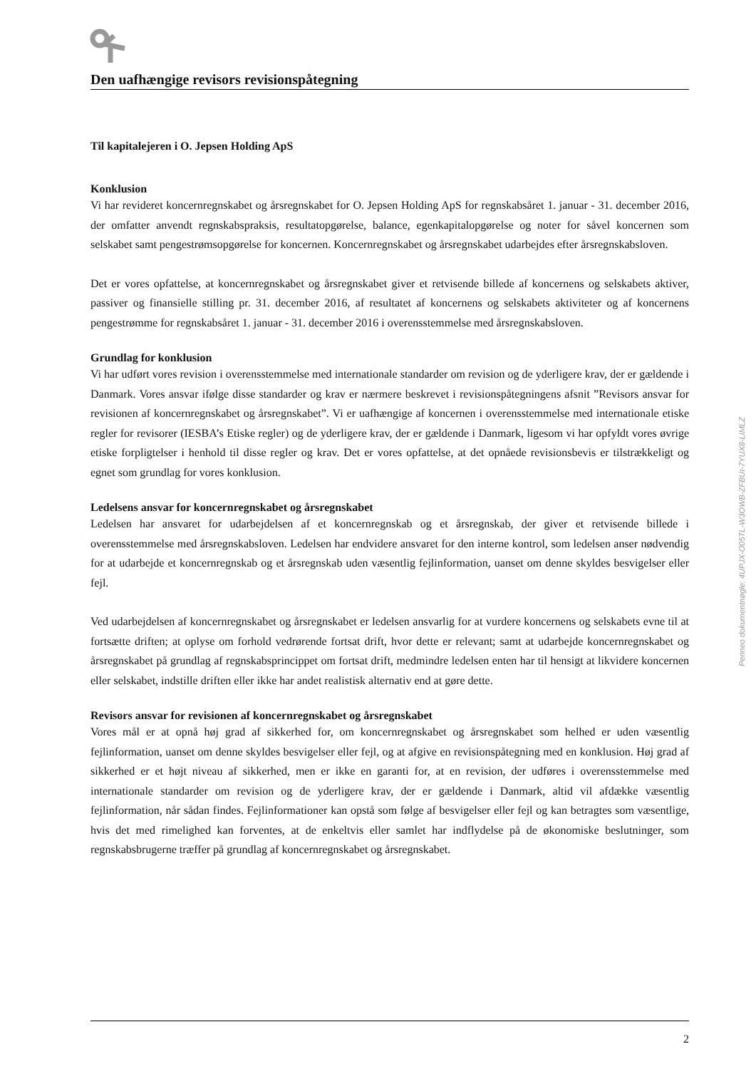Den uafhængige revisors revisionspåtegning
Til kapitalejeren i O. Jepsen Holding ApS
Konklusion
Vi har revideret koncernregnskabet og årsregnskabet for O. Jepsen Holding ApS for regnskabsåret 1. januar - 31. december 2016, der omfatter anvendt regnskabspraksis, resultatopgørelse, balance, egenkapitalopgørelse og noter for såvel koncernen som selskabet samt pengestrømsopgørelse for koncernen. Koncernregnskabet og årsregnskabet udarbejdes efter årsregnskabsloven.
Det er vores opfattelse, at koncernregnskabet og årsregnskabet giver et retvisende billede af koncernens og selskabets aktiver, passiver og finansielle stilling pr. 31. december 2016, af resultatet af koncernens og selskabets aktiviteter og af koncernens pengestrømme for regnskabsåret 1. januar - 31. december 2016 i overensstemmelse med årsregnskabsloven.
Grundlag for konklusion
Vi har udført vores revision i overensstemmelse med internationale standarder om revision og de yderligere krav, der er gældende i Danmark. Vores ansvar ifølge disse standarder og krav er nærmere beskrevet i revisionspåtegningens afsnit ”Revisors ansvar for revisionen af koncernregnskabet og årsregnskabet”. Vi er uafhængige af koncernen i overensstemmelse med internationale etiske regler for revisorer (IESBA’s Etiske regler) og de yderligere krav, der er gældende i Danmark, ligesom vi har opfyldt vores øvrige etiske forpligtelser i henhold til disse regler og krav. Det er vores opfattelse, at det opnåede revisionsbevis er tilstrækkeligt og egnet som grundlag for vores konklusion.
Ledelsens ansvar for koncernregnskabet og årsregnskabet
Ledelsen har ansvaret for udarbejdelsen af et koncernregnskab og et årsregnskab, der giver et retvisende billede i overensstemmelse med årsregnskabsloven. Ledelsen har endvidere ansvaret for den interne kontrol, som ledelsen anser nødvendig for at udarbejde et koncernregnskab og et årsregnskab uden væsentlig fejlinformation, uanset om denne skyldes besvigelser eller fejl.
Ved udarbejdelsen af koncernregnskabet og årsregnskabet er ledelsen ansvarlig for at vurdere koncernens og selskabets evne til at fortsætte driften; at oplyse om forhold vedrørende fortsat drift, hvor dette er relevant; samt at udarbejde koncernregnskabet og årsregnskabet på grundlag af regnskabsprincippet om fortsat drift, medmindre ledelsen enten har til hensigt at likvidere koncernen eller selskabet, indstille driften eller ikke har andet realistisk alternativ end at gøre dette.
Revisors ansvar for revisionen af koncernregnskabet og årsregnskabet
Vores mål er at opnå høj grad af sikkerhed for, om koncernregnskabet og årsregnskabet som helhed er uden væsentlig fejlinformation, uanset om denne skyldes besvigelser eller fejl, og at afgive en revisionspåtegning med en konklusion. Høj grad af sikkerhed er et højt niveau af sikkerhed, men er ikke en garanti for, at en revision, der udføres i overensstemmelse med internationale standarder om revision og de yderligere krav, der er gældende i Danmark, altid vil afdække væsentlig fejlinformation, når sådan findes. Fejlinformationer kan opstå som følge af besvigelser eller fejl og kan betragtes som væsentlige, hvis det med rimelighed kan forventes, at de enkeltvis eller samlet har indflydelse på de økonomiske beslutninger, som regnskabsbrugerne træffer på grundlag af koncernregnskabet og årsregnskabet.
2
Penneo dokumentnøgle: 4UPJX-O05TL-W3OWB-ZFBUI-7YUX8-LIMLZ